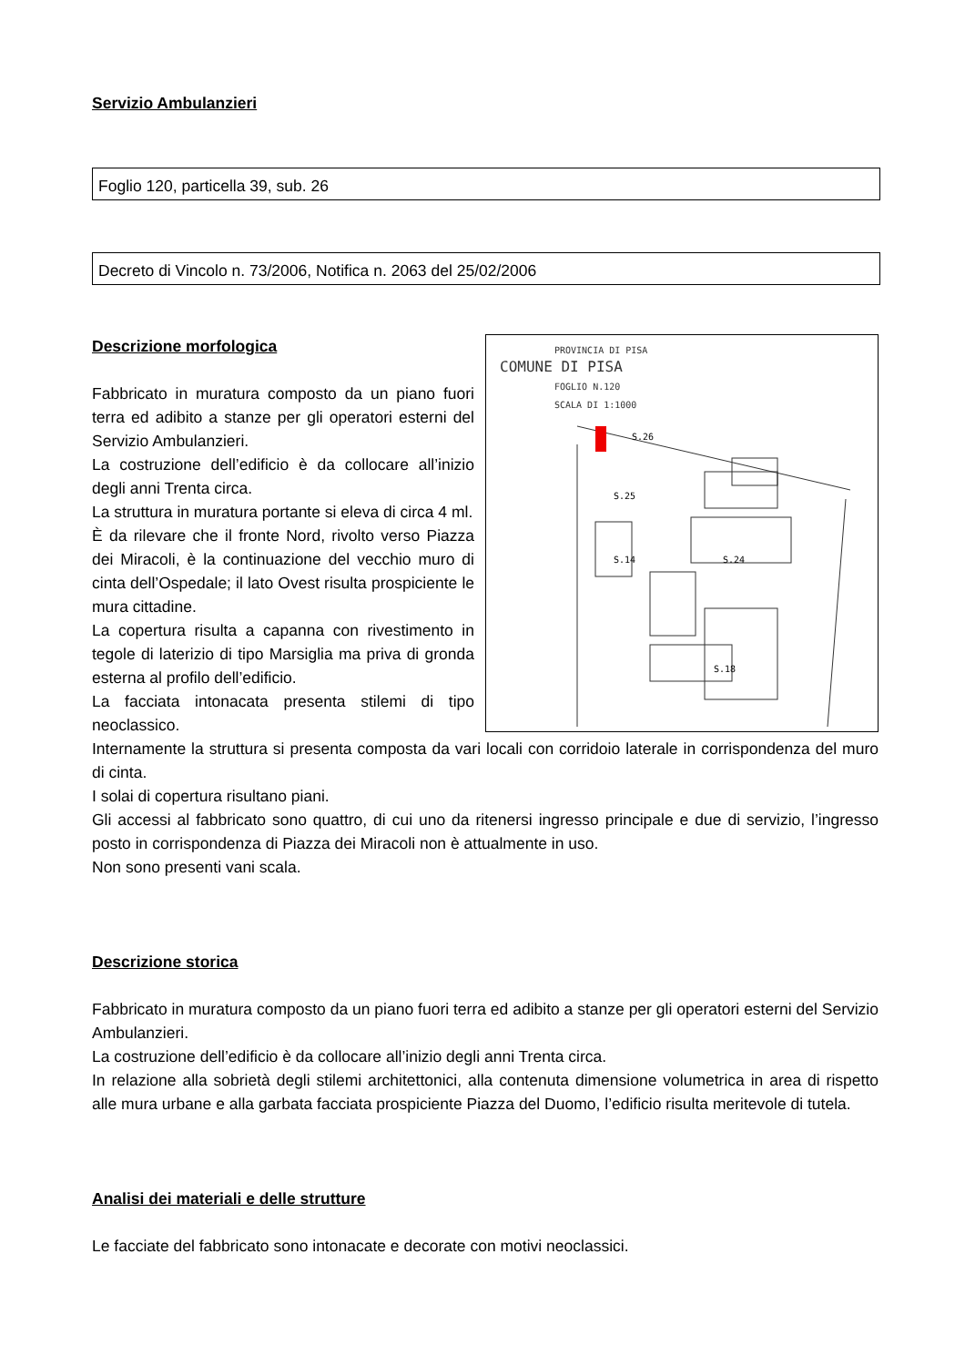Servizio Ambulanzieri
Foglio 120, particella 39, sub. 26
Decreto di Vincolo n. 73/2006, Notifica n. 2063 del 25/02/2006
PROVINCIA DI PISA
COMUNE DI PISA
FOGLIO N.120
SCALA DI 1:1000
S.26
S.25
S.14
S.24
S.18
Descrizione morfologica
Fabbricato in muratura composto da un piano fuori terra ed adibito a stanze per gli operatori esterni del Servizio Ambulanzieri.
La costruzione dell’edificio è da collocare all’inizio degli anni Trenta circa.
La struttura in muratura portante si eleva di circa 4 ml.
È da rilevare che il fronte Nord, rivolto verso Piazza dei Miracoli, è la continuazione del vecchio muro di cinta dell’Ospedale; il lato Ovest risulta prospiciente le mura cittadine.
La copertura risulta a capanna con rivestimento in tegole di laterizio di tipo Marsiglia ma priva di gronda esterna al profilo dell’edificio.
La facciata intonacata presenta stilemi di tipo neoclassico.
Internamente la struttura si presenta composta da vari locali con corridoio laterale in corrispondenza del muro di cinta.
I solai di copertura risultano piani.
Gli accessi al fabbricato sono quattro, di cui uno da ritenersi ingresso principale e due di servizio, l’ingresso posto in corrispondenza di Piazza dei Miracoli non è attualmente in uso.
Non sono presenti vani scala.
Descrizione storica
Fabbricato in muratura composto da un piano fuori terra ed adibito a stanze per gli operatori esterni del Servizio Ambulanzieri.
La costruzione dell’edificio è da collocare all’inizio degli anni Trenta circa.
In relazione alla sobrietà degli stilemi architettonici, alla contenuta dimensione volumetrica in area di rispetto alle mura urbane e alla garbata facciata prospiciente Piazza del Duomo, l’edificio risulta meritevole di tutela.
Analisi dei materiali e delle strutture
Le facciate del fabbricato sono intonacate e decorate con motivi neoclassici.